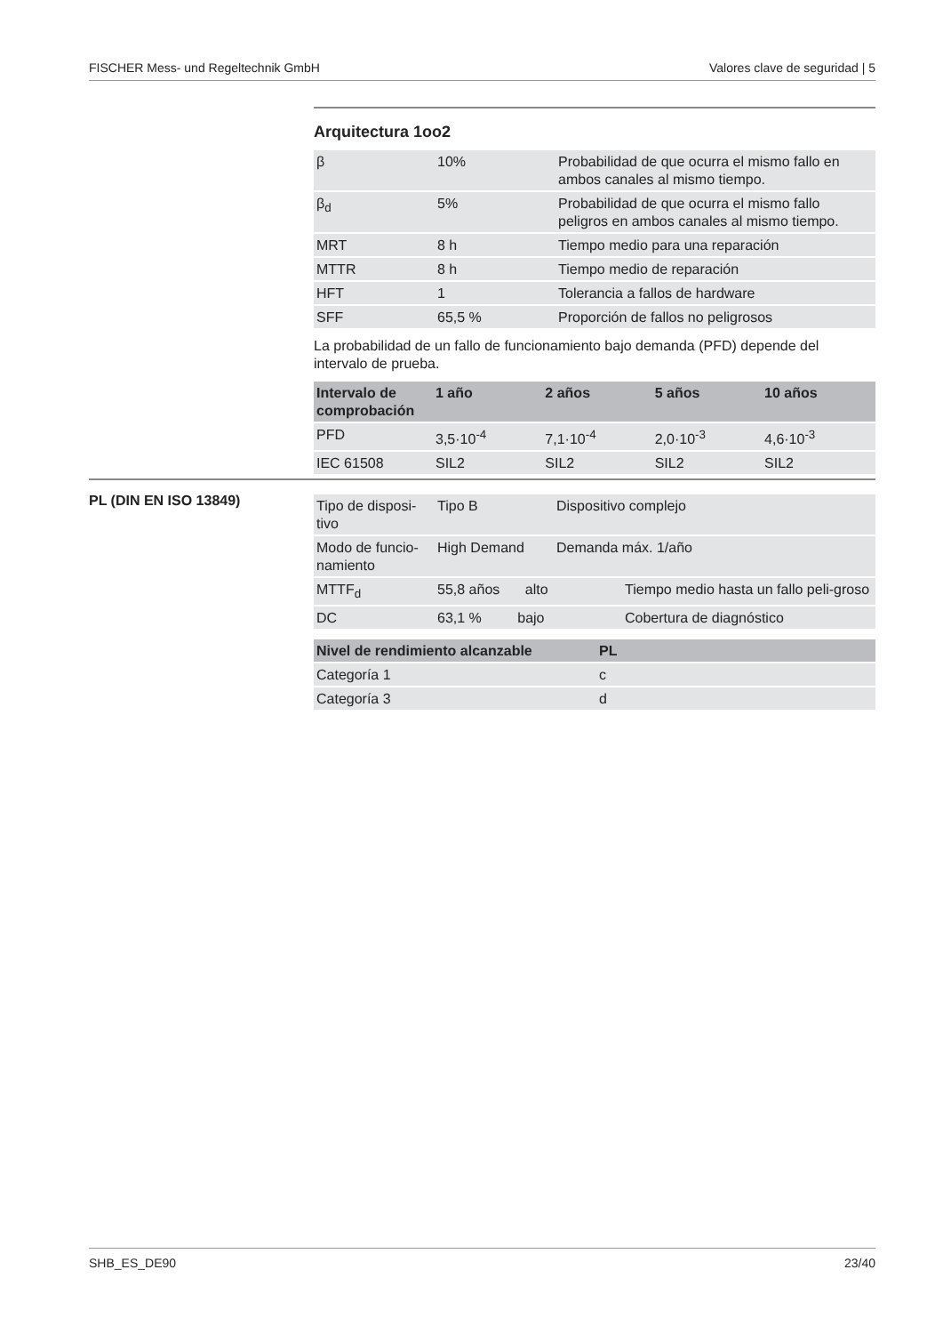FISCHER Mess- und Regeltechnik GmbH Valores clave de seguridad | 5
Arquitectura 1oo2
| β | 10% | Probabilidad de que ocurra el mismo fallo en ambos canales al mismo tiempo. |
| β<sub>d</sub> | 5% | Probabilidad de que ocurra el mismo fallo peligros en ambos canales al mismo tiempo. |
| MRT | 8 h | Tiempo medio para una reparación |
| MTTR | 8 h | Tiempo medio de reparación |
| HFT | 1 | Tolerancia a fallos de hardware |
| SFF | 65,5 % | Proporción de fallos no peligrosos |
La probabilidad de un fallo de funcionamiento bajo demanda (PFD) depende del intervalo de prueba.
| Intervalo de comprobación | 1 año | 2 años | 5 años | 10 años |
| --- | --- | --- | --- | --- |
| PFD | 3,5·10<sup>-4</sup> | 7,1·10<sup>-4</sup> | 2,0·10<sup>-3</sup> | 4,6·10<sup>-3</sup> |
| IEC 61508 | SIL2 | SIL2 | SIL2 | SIL2 |
PL (DIN EN ISO 13849)
| Tipo de disposi-tivo | Tipo B | Dispositivo complejo |
| Modo de funcio-namiento | High Demand | Demanda máx. 1/año |
| MTTF<sub>d</sub> | 55,8 años alto | Tiempo medio hasta un fallo peli-groso |
| DC | 63,1 % bajo | Cobertura de diagnóstico |
| Nivel de rendimiento alcanzable | PL |
| --- | --- |
| Categoría 1 | c |
| Categoría 3 | d |
SHB_ES_DE90 23/40